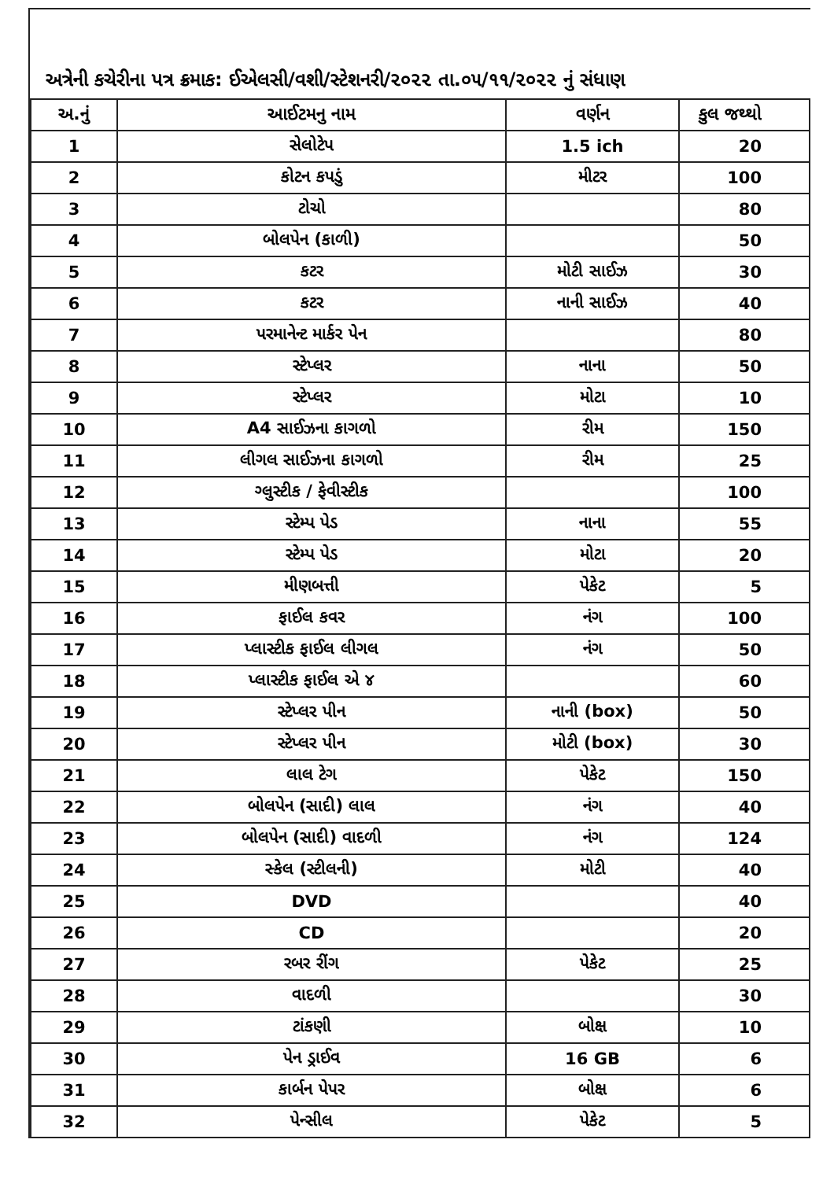અત્રેની કચેરીના પત્ર ક્રમાક: ઈએલસી/વશી/સ્ટેશનરી/૨૦૨૨ તા.૦૫/૧૧/૨૦૨૨ નું સંધાણ
| અ.નું | આઈટમનુ નામ | વર્ણન | કુલ જથ્થો |
| --- | --- | --- | --- |
| 1 | સેલોટેપ | 1.5 ich | 20 |
| 2 | કોટન કપડું | મીટર | 100 |
| 3 | ટોચો | | 80 |
| 4 | બોલપેન (કાળી) | | 50 |
| 5 | કટર | મોટી સાઈઝ | 30 |
| 6 | કટર | નાની સાઈઝ | 40 |
| 7 | પરમાનેન્ટ માર્કર પેન | | 80 |
| 8 | સ્ટેપ્લર | નાના | 50 |
| 9 | સ્ટેપ્લર | મોટા | 10 |
| 10 | A4 સાઈઝના કાગળો | રીમ | 150 |
| 11 | લીગલ સાઈઝના કાગળો | રીમ | 25 |
| 12 | ગ્લુસ્ટીક / ફેવીસ્ટીક | | 100 |
| 13 | સ્ટેમ્પ પેડ | નાના | 55 |
| 14 | સ્ટેમ્પ પેડ | મોટા | 20 |
| 15 | મીણબત્તી | પેકેટ | 5 |
| 16 | ફાઈલ કવર | નંગ | 100 |
| 17 | પ્લાસ્ટીક ફાઈલ લીગલ | નંગ | 50 |
| 18 | પ્લાસ્ટીક ફાઈલ એ ૪ | | 60 |
| 19 | સ્ટેપ્લર પીન | નાની (box) | 50 |
| 20 | સ્ટેપ્લર પીન | મોટી (box) | 30 |
| 21 | લાલ ટેગ | પેકેટ | 150 |
| 22 | બોલપેન (સાદી) લાલ | નંગ | 40 |
| 23 | બોલપેન (સાદી) વાદળી | નંગ | 124 |
| 24 | સ્કેલ (સ્ટીલની) | મોટી | 40 |
| 25 | DVD | | 40 |
| 26 | CD | | 20 |
| 27 | રબર રીંગ | પેકેટ | 25 |
| 28 | વાદળી | | 30 |
| 29 | ટાંકણી | બોક્ષ | 10 |
| 30 | પેન ડ્રાઈવ | 16 GB | 6 |
| 31 | કાર્બન પેપર | બોક્ષ | 6 |
| 32 | પેન્સીલ | પેકેટ | 5 |